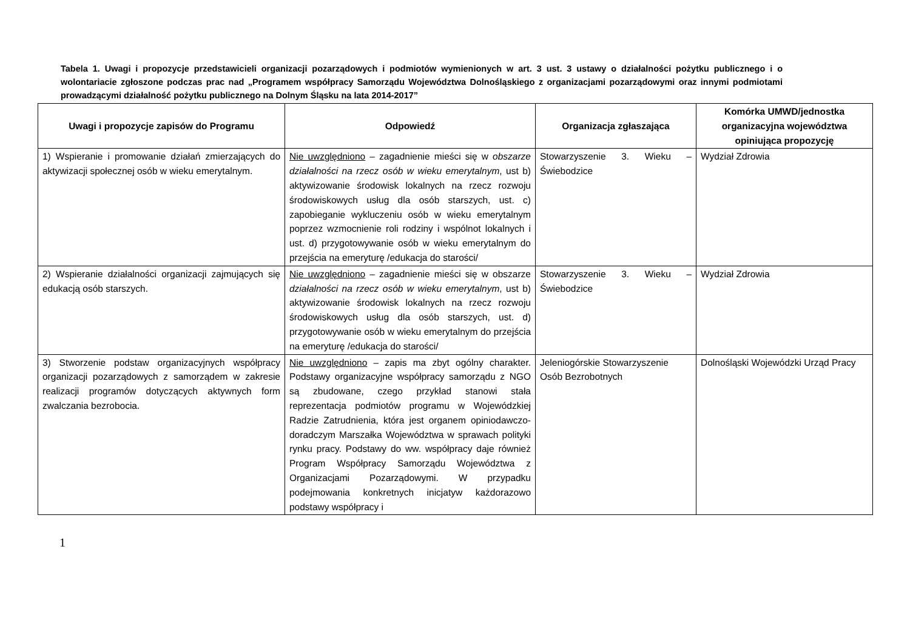Tabela 1. Uwagi i propozycje przedstawicieli organizacji pozarządowych i podmiotów wymienionych w art. 3 ust. 3 ustawy o działalności pożytku publicznego i o wolontariacie zgłoszone podczas prac nad „Programem współpracy Samorządu Województwa Dolnośląskiego z organizacjami pozarządowymi oraz innymi podmiotami prowadzącymi działalność pożytku publicznego na Dolnym Śląsku na lata 2014-2017”
| Uwagi i propozycje zapisów do Programu | Odpowiedź | Organizacja zgłaszająca | Komórka UMWD/jednostka organizacyjna województwa opiniująca propozycję |
| --- | --- | --- | --- |
| 1) Wspieranie i promowanie działań zmierzających do aktywizacji społecznej osób w wieku emerytalnym. | Nie uwzględniono – zagadnienie mieści się w obszarze działalności na rzecz osób w wieku emerytalnym , ust b) aktywizowanie środowisk lokalnych na rzecz rozwoju środowiskowych usług dla osób starszych, ust. c) zapobieganie wykluczeniu osób w wieku emerytalnym poprzez wzmocnienie roli rodziny i wspólnot lokalnych i ust. d) przygotowywanie osób w wieku emerytalnym do przejścia na emeryturę /edukacja do starości/ | Stowarzyszenie 3. Wieku – Świebodzice | Wydział Zdrowia |
| 2) Wspieranie działalności organizacji zajmujących się edukacją osób starszych. | Nie uwzględniono – zagadnienie mieści się w obszarze działalności na rzecz osób w wieku emerytalnym , ust b) aktywizowanie środowisk lokalnych na rzecz rozwoju środowiskowych usług dla osób starszych, ust. d) przygotowywanie osób w wieku emerytalnym do przejścia na emeryturę /edukacja do starości/ | Stowarzyszenie 3. Wieku – Świebodzice | Wydział Zdrowia |
| 3) Stworzenie podstaw organizacyjnych współpracy organizacji pozarządowych z samorządem w zakresie realizacji programów dotyczących aktywnych form zwalczania bezrobocia. | Nie uwzględniono – zapis ma zbyt ogólny charakter. Podstawy organizacyjne współpracy samorządu z NGO są zbudowane, czego przykład stanowi stała reprezentacja podmiotów programu w Wojewódzkiej Radzie Zatrudnienia, która jest organem opiniodawczo-doradczym Marszałka Województwa w sprawach polityki rynku pracy. Podstawy do ww. współpracy daje również Program Współpracy Samorządu Województwa z Organizacjami Pozarządowymi. W przypadku podejmowania konkretnych inicjatyw każdorazowo podstawy współpracy i | Jeleniogórskie Stowarzyszenie Osób Bezrobotnych | Dolnośląski Wojewódzki Urząd Pracy |
1